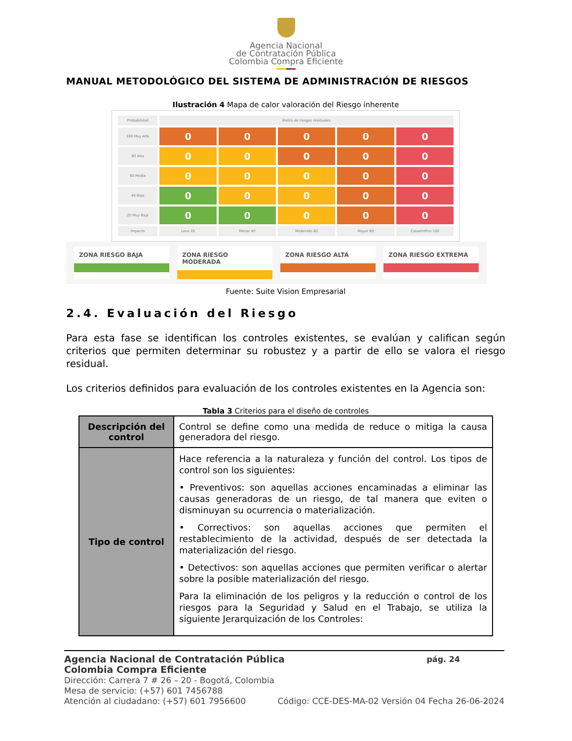Agencia Nacional
de Contratación Pública
Colombia Compra Eficiente
MANUAL METODOLÓGICO DEL SISTEMA DE ADMINISTRACIÓN DE RIESGOS
Ilustración 4 Mapa de calor valoración del Riesgo inherente
Probabilidad
Matriz de riesgos residuales
100 Muy Alta
0
0
0
0
0
80 Alta
0
0
0
0
0
60 Media
0
0
0
0
0
40 Baja
0
0
0
0
0
20 Muy Baja
0
0
0
0
0
Impacto
Leve 20
Menor 40
Moderado 60
Mayor 80
Catastrófico 100
ZONA RIESGO BAJA ZONA RIESGO MODERADA ZONA RIESGO ALTA ZONA RIESGO EXTREMA
Fuente: Suite Vision Empresarial
2.4. Evaluación del Riesgo
Para esta fase se identifican los controles existentes, se evalúan y califican según criterios que permiten determinar su robustez y a partir de ello se valora el riesgo residual.
Los criterios definidos para evaluación de los controles existentes en la Agencia son:
Tabla 3 Criterios para el diseño de controles
| Descripción del control | Control se define como una medida de reduce o mitiga la causa generadora del riesgo. |
| Tipo de control | Hace referencia a la naturaleza y función del control. Los tipos de control son los siguientes: • Preventivos: son aquellas acciones encaminadas a eliminar las causas generadoras de un riesgo, de tal manera que eviten o disminuyan su ocurrencia o materialización. • Correctivos: son aquellas acciones que permiten el restablecimiento de la actividad, después de ser detectada la materialización del riesgo. • Detectivos: son aquellas acciones que permiten verificar o alertar sobre la posible materialización del riesgo. Para la eliminación de los peligros y la reducción o control de los riesgos para la Seguridad y Salud en el Trabajo, se utiliza la siguiente Jerarquización de los Controles: |
Agencia Nacional de Contratación Pública pág. 24
Colombia Compra Eficiente
Dirección: Carrera 7 # 26 – 20 - Bogotá, Colombia
Mesa de servicio: (+57) 601 7456788
Atención al ciudadano: (+57) 601 7956600 Código: CCE-DES-MA-02 Versión 04 Fecha 26-06-2024